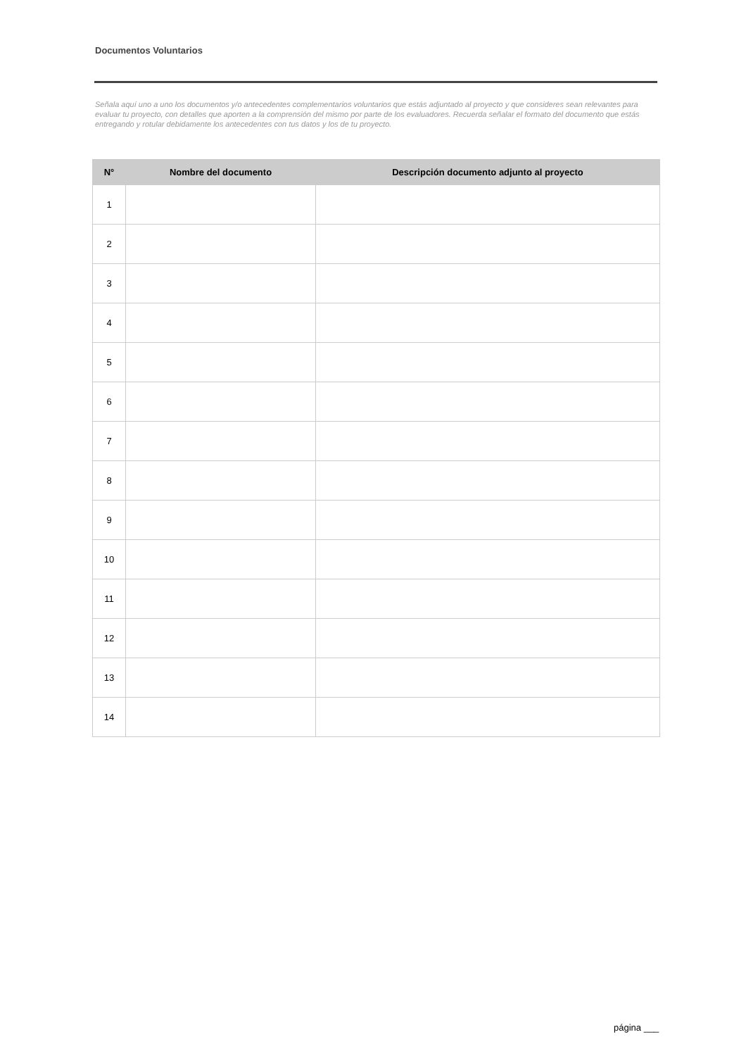Documentos Voluntarios
Señala aquí uno a uno los documentos y/o antecedentes complementarios voluntarios que estás adjuntado al proyecto y que consideres sean relevantes para evaluar tu proyecto, con detalles que aporten a la comprensión del mismo por parte de los evaluadores. Recuerda señalar el formato del documento que estás entregando y rotular debidamente los antecedentes con tus datos y los de tu proyecto.
| N° | Nombre del documento | Descripción documento adjunto al proyecto |
| --- | --- | --- |
| 1 | | |
| 2 | | |
| 3 | | |
| 4 | | |
| 5 | | |
| 6 | | |
| 7 | | |
| 8 | | |
| 9 | | |
| 10 | | |
| 11 | | |
| 12 | | |
| 13 | | |
| 14 | | |
página ___